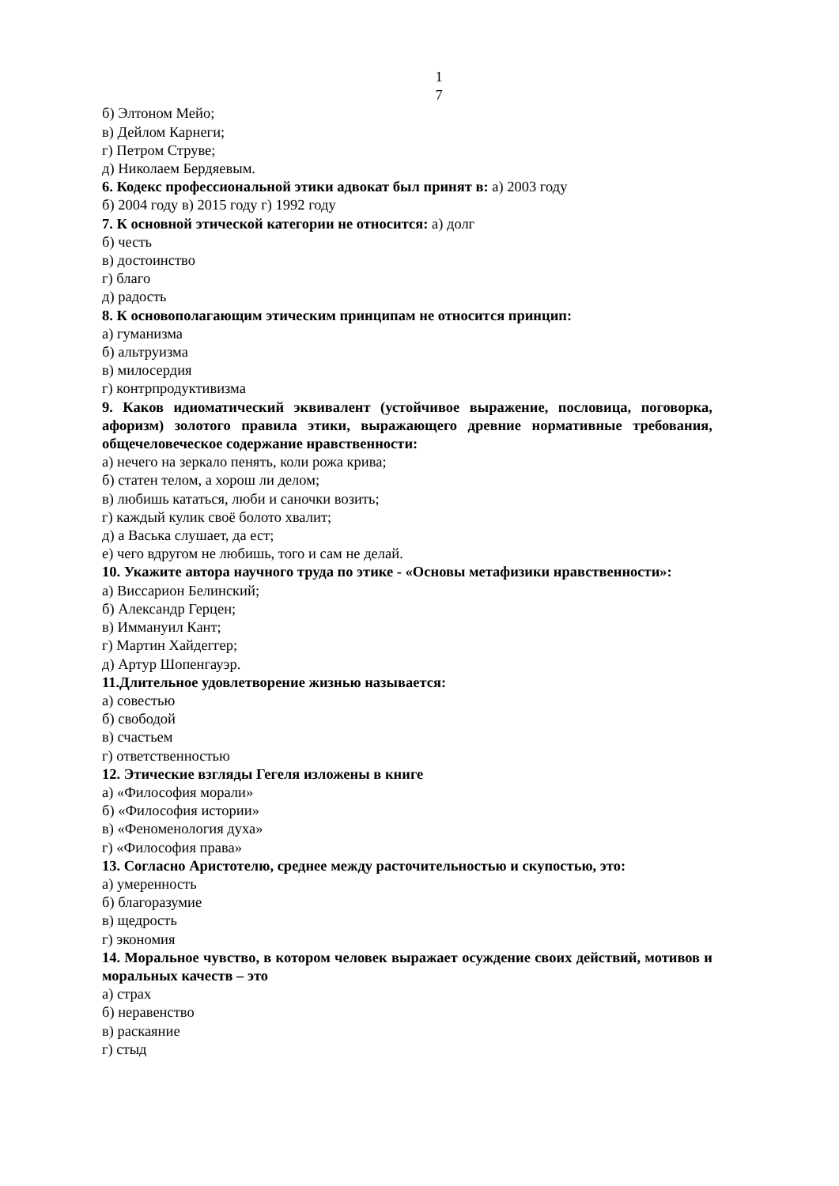1
7
б) Элтоном Мейо;
в) Дейлом Карнеги;
г) Петром Струве;
д) Николаем Бердяевым.
6. Кодекс профессиональной этики адвокат был принят в: а) 2003 году
б) 2004 году в) 2015 году г) 1992 году
7. К основной этической категории не относится: а) долг
б) честь
в) достоинство
г) благо
д) радость
8. К основополагающим этическим принципам не относится принцип:
а) гуманизма
б) альтруизма
в) милосердия
г) контрпродуктивизма
9. Каков идиоматический эквивалент (устойчивое выражение, пословица, поговорка, афоризм) золотого правила этики, выражающего древние нормативные требования, общечеловеческое содержание нравственности:
а) нечего на зеркало пенять, коли рожа крива;
б) статен телом, а хорош ли делом;
в) любишь кататься, люби и саночки возить;
г) каждый кулик своё болото хвалит;
д) а Васька слушает, да ест;
е) чего вдругом не любишь, того и сам не делай.
10. Укажите автора научного труда по этике - «Основы метафизики нравственности»:
а) Виссарион Белинский;
б) Александр Герцен;
в) Иммануил Кант;
г) Мартин Хайдеггер;
д) Артур Шопенгауэр.
11.Длительное удовлетворение жизнью называется:
а) совестью
б) свободой
в) счастьем
г) ответственностью
12. Этические взгляды Гегеля изложены в книге
а) «Философия морали»
б) «Философия истории»
в) «Феноменология духа»
г) «Философия права»
13. Согласно Аристотелю, среднее между расточительностью и скупостью, это:
а) умеренность
б) благоразумие
в) щедрость
г) экономия
14. Моральное чувство, в котором человек выражает осуждение своих действий, мотивов и моральных качеств – это
а) страх
б) неравенство
в) раскаяние
г) стыд